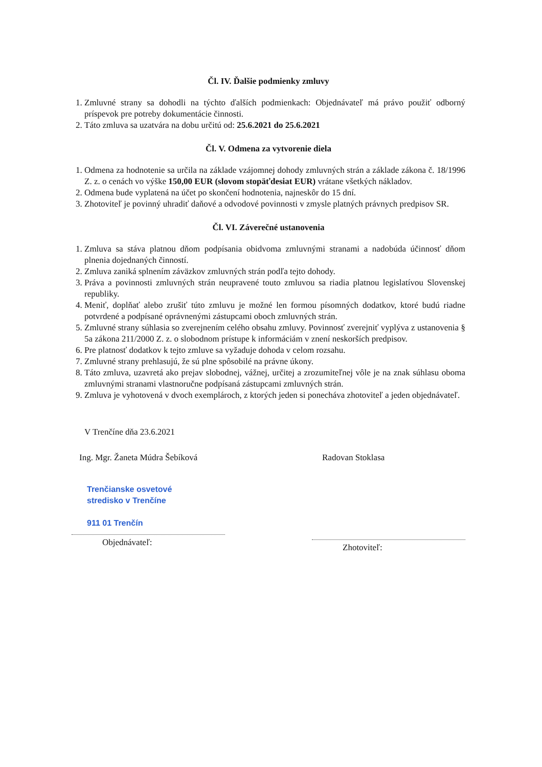Čl. IV. Ďalšie podmienky zmluvy
1. Zmluvné strany sa dohodli na týchto ďalších podmienkach: Objednávateľ má právo použiť odborný príspevok pre potreby dokumentácie činnosti.
2. Táto zmluva sa uzatvára na dobu určitú od: 25.6.2021 do 25.6.2021
Čl. V. Odmena za vytvorenie diela
1. Odmena za hodnotenie sa určila na základe vzájomnej dohody zmluvných strán a základe zákona č. 18/1996 Z. z. o cenách vo výške 150,00 EUR (slovom stopäťdesiat EUR) vrátane všetkých nákladov.
2. Odmena bude vyplatená na účet po skončení hodnotenia, najneskôr do 15 dní.
3. Zhotoviteľ je povinný uhradiť daňové a odvodové povinnosti v zmysle platných právnych predpisov SR.
Čl. VI. Záverečné ustanovenia
1. Zmluva sa stáva platnou dňom podpísania obidvoma zmluvnými stranami a nadobúda účinnosť dňom plnenia dojednaných činností.
2. Zmluva zaniká splnením záväzkov zmluvných strán podľa tejto dohody.
3. Práva a povinnosti zmluvných strán neupravené touto zmluvou sa riadia platnou legislatívou Slovenskej republiky.
4. Meniť, doplňať alebo zrušiť túto zmluvu je možné len formou písomných dodatkov, ktoré budú riadne potvrdené a podpísané oprávnenými zástupcami oboch zmluvných strán.
5. Zmluvné strany súhlasia so zverejnením celého obsahu zmluvy. Povinnosť zverejniť vyplýva z ustanovenia § 5a zákona 211/2000 Z. z. o slobodnom prístupe k informáciám v znení neskorších predpisov.
6. Pre platnosť dodatkov k tejto zmluve sa vyžaduje dohoda v celom rozsahu.
7. Zmluvné strany prehlasujú, že sú plne spôsobilé na právne úkony.
8. Táto zmluva, uzavretá ako prejav slobodnej, vážnej, určitej a zrozumiteľnej vôle je na znak súhlasu oboma zmluvnými stranami vlastnoručne podpísaná zástupcami zmluvných strán.
9. Zmluva je vyhotovená v dvoch exemplároch, z ktorých jeden si ponecháva zhotoviteľ a jeden objednávateľ.
V Trenčíne dňa 23.6.2021
Ing. Mgr. Žaneta Múdra Šebíková
Trenčianske osvetové
stredisko v Trenčíne
911 01 Trenčín
Objednávateľ:
Radovan Stoklasa
Zhotoviteľ: